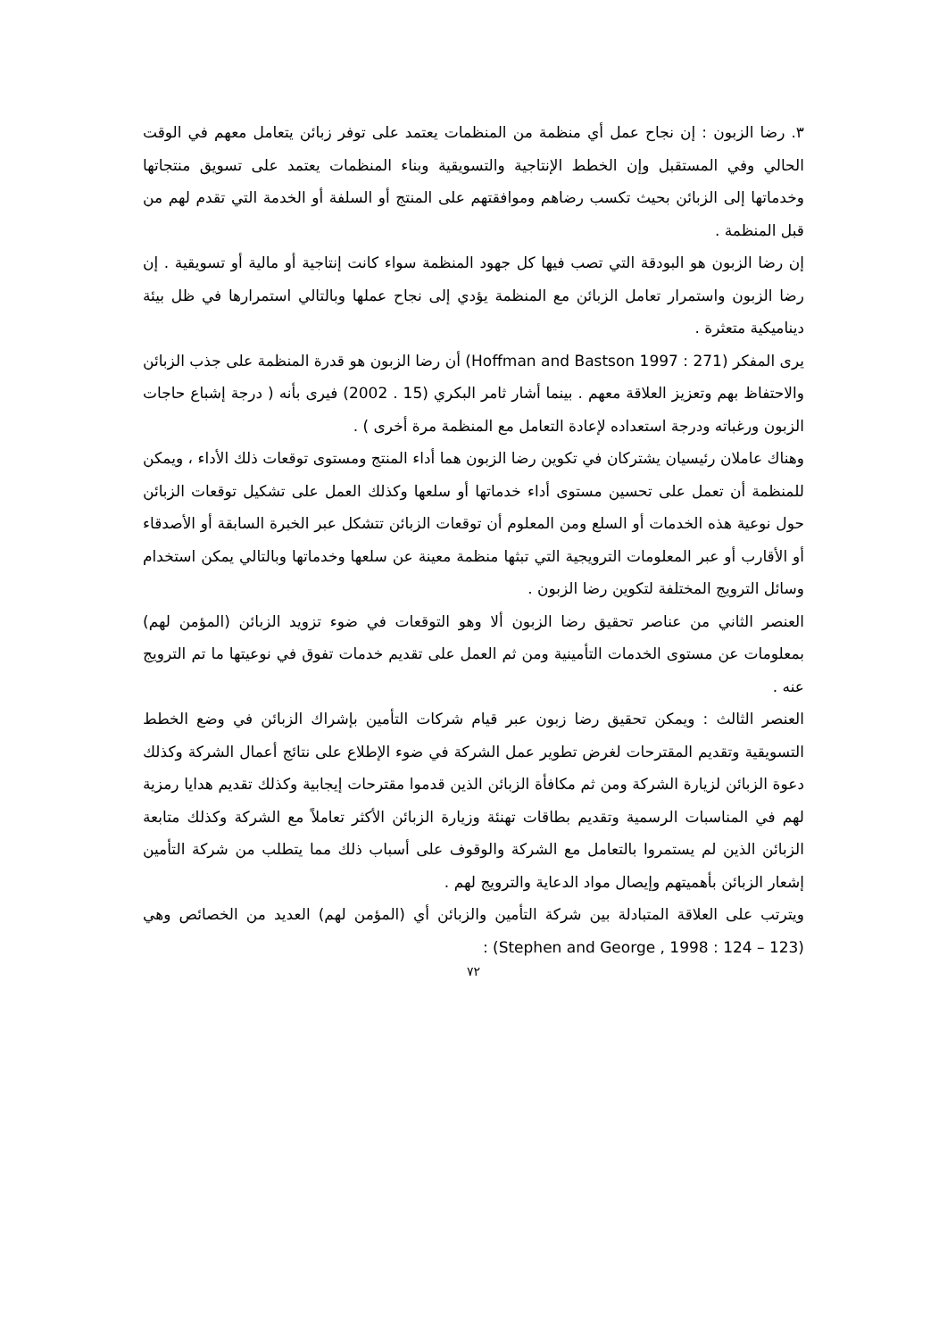٣. رضا الزبون : إن نجاح عمل أي منظمة من المنظمات يعتمد على توفر زبائن يتعامل معهم في الوقت الحالي وفي المستقبل وإن الخطط الإنتاجية والتسويقية وبناء المنظمات يعتمد على تسويق منتجاتها وخدماتها إلى الزبائن بحيث تكسب رضاهم وموافقتهم على المنتج أو السلفة أو الخدمة التي تقدم لهم من قبل المنظمة .
إن رضا الزبون هو البودقة التي تصب فيها كل جهود المنظمة سواء كانت إنتاجية أو مالية أو تسويقية . إن رضا الزبون واستمرار تعامل الزبائن مع المنظمة يؤدي إلى نجاح عملها وبالتالي استمرارها في ظل بيئة ديناميكية متعثرة .
يرى المفكر (Hoffman and Bastson 1997 : 271) أن رضا الزبون هو قدرة المنظمة على جذب الزبائن والاحتفاظ بهم وتعزيز العلاقة معهم . بينما أشار ثامر البكري (15 . 2002) فيرى بأنه ( درجة إشباع حاجات الزبون ورغباته ودرجة استعداده لإعادة التعامل مع المنظمة مرة أخرى ) .
وهناك عاملان رئيسيان يشتركان في تكوين رضا الزبون هما أداء المنتج ومستوى توقعات ذلك الأداء ، ويمكن للمنظمة أن تعمل على تحسين مستوى أداء خدماتها أو سلعها وكذلك العمل على تشكيل توقعات الزبائن حول نوعية هذه الخدمات أو السلع ومن المعلوم أن توقعات الزبائن تتشكل عبر الخبرة السابقة أو الأصدقاء أو الأقارب أو عبر المعلومات الترويجية التي تبثها منظمة معينة عن سلعها وخدماتها وبالتالي يمكن استخدام وسائل الترويج المختلفة لتكوين رضا الزبون .
العنصر الثاني من عناصر تحقيق رضا الزبون ألا وهو التوقعات في ضوء تزويد الزبائن (المؤمن لهم) بمعلومات عن مستوى الخدمات التأمينية ومن ثم العمل على تقديم خدمات تفوق في نوعيتها ما تم الترويج عنه .
العنصر الثالث : ويمكن تحقيق رضا زبون عبر قيام شركات التأمين بإشراك الزبائن في وضع الخطط التسويقية وتقديم المقترحات لغرض تطوير عمل الشركة في ضوء الإطلاع على نتائج أعمال الشركة وكذلك دعوة الزبائن لزيارة الشركة ومن ثم مكافأة الزبائن الذين قدموا مقترحات إيجابية وكذلك تقديم هدايا رمزية لهم في المناسبات الرسمية وتقديم بطاقات تهنئة وزيارة الزبائن الأكثر تعاملاً مع الشركة وكذلك متابعة الزبائن الذين لم يستمروا بالتعامل مع الشركة والوقوف على أسباب ذلك مما يتطلب من شركة التأمين إشعار الزبائن بأهميتهم وإيصال مواد الدعاية والترويج لهم .
ويترتب على العلاقة المتبادلة بين شركة التأمين والزبائن أي (المؤمن لهم) العديد من الخصائص وهي (Stephen and George , 1998 : 124 – 123) :
٧٢